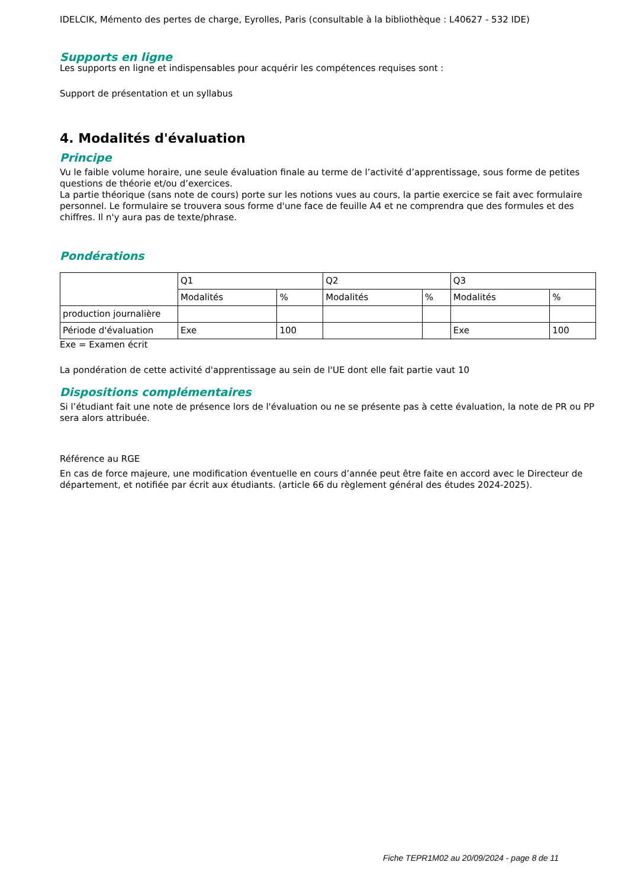IDELCIK, Mémento des pertes de charge, Eyrolles, Paris (consultable à la bibliothèque : L40627 - 532 IDE)
Supports en ligne
Les supports en ligne et indispensables pour acquérir les compétences requises sont :
Support de présentation et un syllabus
4. Modalités d'évaluation
Principe
Vu le faible volume horaire, une seule évaluation finale au terme de l’activité d’apprentissage, sous forme de petites questions de théorie et/ou d’exercices.
La partie théorique (sans note de cours) porte sur les notions vues au cours, la partie exercice se fait avec formulaire personnel. Le formulaire se trouvera sous forme d'une face de feuille A4 et ne comprendra que des formules et des chiffres. Il n'y aura pas de texte/phrase.
Pondérations
| | Q1 | | Q2 | | Q3 | |
| | Modalités | % | Modalités | % | Modalités | % |
| production journalière | | | | | | |
| Période d'évaluation | Exe | 100 | | | Exe | 100 |
Exe = Examen écrit
La pondération de cette activité d'apprentissage au sein de l'UE dont elle fait partie vaut 10
Dispositions complémentaires
Si l’étudiant fait une note de présence lors de l'évaluation ou ne se présente pas à cette évaluation, la note de PR ou PP sera alors attribuée.
Référence au RGE
En cas de force majeure, une modification éventuelle en cours d’année peut être faite en accord avec le Directeur de département, et notifiée par écrit aux étudiants. (article 66 du règlement général des études 2024-2025).
Fiche TEPR1M02 au 20/09/2024 - page 8 de 11